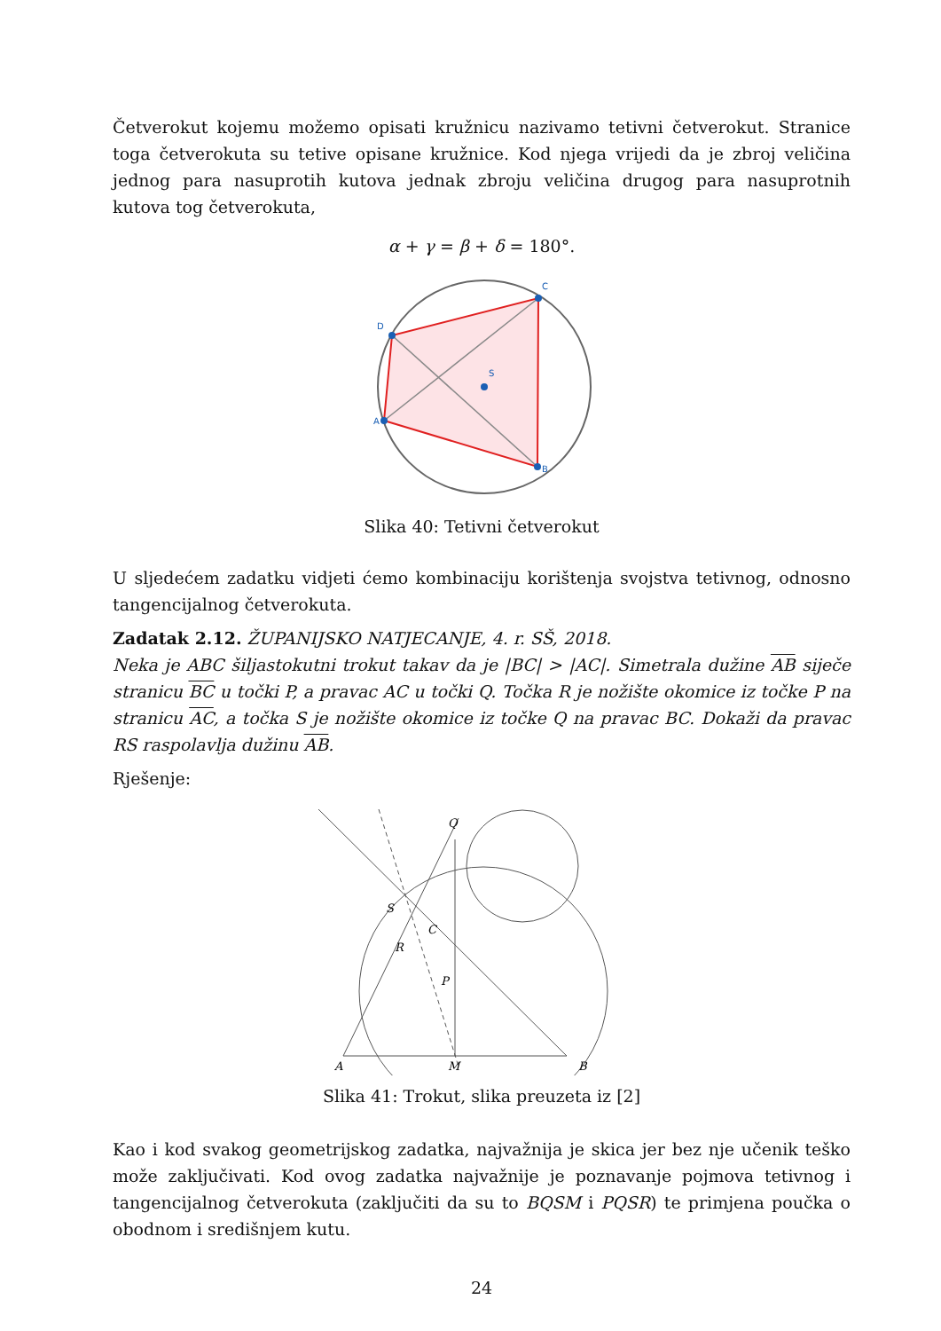Četverokut kojemu možemo opisati kružnicu nazivamo tetivni četverokut. Stranice toga četverokuta su tetive opisane kružnice. Kod njega vrijedi da je zbroj veličina jednog para nasuprotih kutova jednak zbroju veličina drugog para nasuprotnih kutova tog četverokuta,
α + γ = β + δ = 180°.
A
B
C
D
S
Slika 40: Tetivni četverokut
U sljedećem zadatku vidjeti ćemo kombinaciju korištenja svojstva tetivnog, odnosno tangencijalnog četverokuta.
Zadatak 2.12. ŽUPANIJSKO NATJECANJE, 4. r. SŠ, 2018.
Neka je ABC šiljastokutni trokut takav da je |BC| > |AC|. Simetrala dužine AB siječe stranicu BC u točki P, a pravac AC u točki Q. Točka R je nožište okomice iz točke P na stranicu AC, a točka S je nožište okomice iz točke Q na pravac BC. Dokaži da pravac RS raspolavlja dužinu AB.
Rješenje:
A
B
M
Q
S
C
R
P
Slika 41: Trokut, slika preuzeta iz [2]
Kao i kod svakog geometrijskog zadatka, najvažnija je skica jer bez nje učenik teško može zaključivati. Kod ovog zadatka najvažnije je poznavanje pojmova tetivnog i tangencijalnog četverokuta (zaključiti da su to BQSM i PQSR) te primjena poučka o obodnom i središnjem kutu.
24